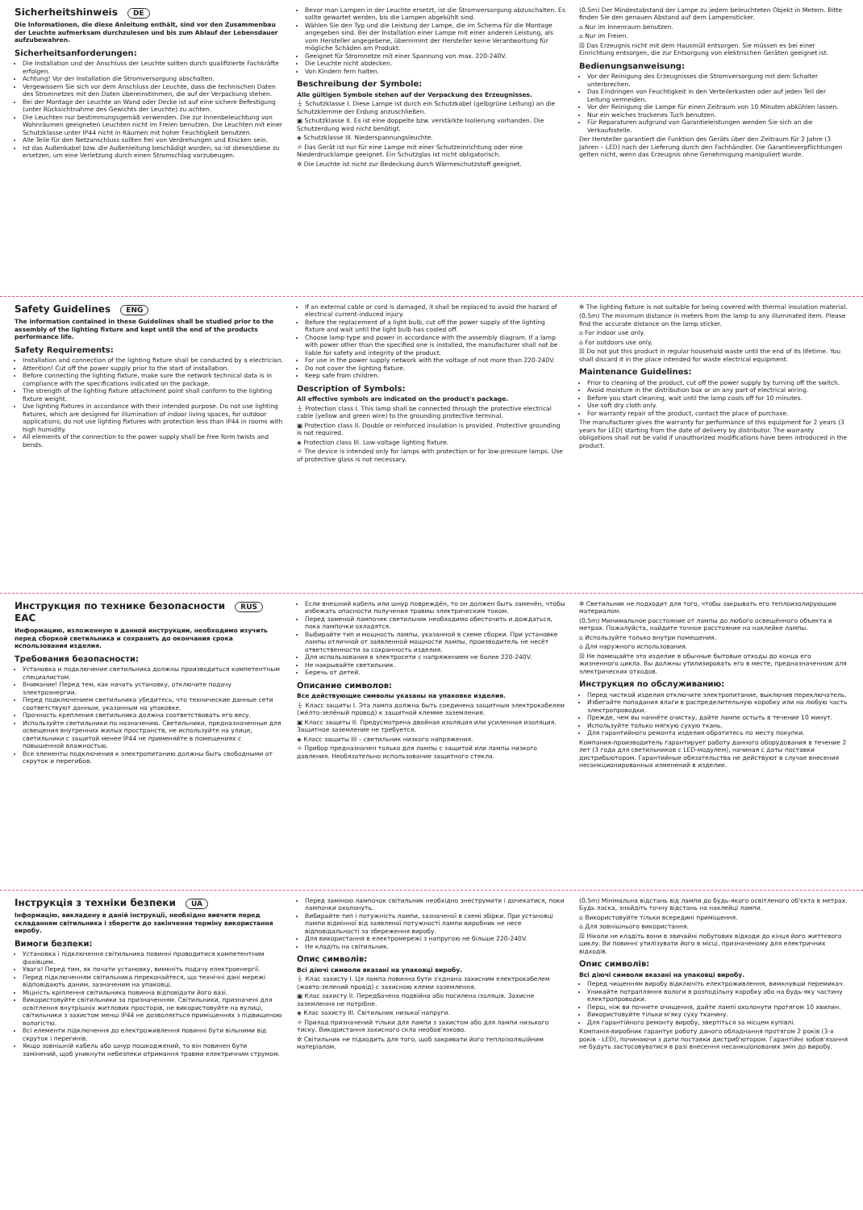Sicherheitshinweis DE
Die Informationen, die diese Anleitung enthält, sind vor den Zusammenbau der Leuchte aufmerksam durchzulesen und bis zum Ablauf der Lebensdauer aufzubewahren.
Sicherheitsanforderungen:
Die Installation und der Anschluss der Leuchte sollten durch qualifizierte Fachkräfte erfolgen.
Achtung! Vor der Installation die Stromversorgung abschalten.
Vergewissern Sie sich vor dem Anschluss der Leuchte, dass die technischen Daten des Stromnetzes mit den Daten übereinstimmen, die auf der Verpackung stehen.
Bei der Montage der Leuchte an Wand oder Decke ist auf eine sichere Befestigung (unter Rücksichtnahme des Gewichts der Leuchte) zu achten.
Die Leuchten nur bestimmungsgemäß verwenden. Die zur Innenbeleuchtung von Wohnräumen geeigneten Leuchten nicht im Freien benutzen. Die Leuchten mit einer Schutzklasse unter IP44 nicht in Räumen mit hoher Feuchtigkeit benutzen.
Alle Teile für den Netzanschluss sollten frei von Verdrehungen und Knicken sein.
Ist das Außenkabel bzw. die Außenleitung beschädigt worden, so ist dieses/diese zu ersetzen, um eine Verletzung durch einen Stromschlag vorzubeugen.
Bevor man Lampen in der Leuchte ersetzt, ist die Stromversorgung abzuschalten. Es sollte gewartet werden, bis die Lampen abgekühlt sind.
Wählen Sie den Typ und die Leistung der Lampe, die im Schema für die Montage angegeben sind. Bei der Installation einer Lampe mit einer anderen Leistung, als vom Hersteller angegebene, übernimmt der Hersteller keine Verantwortung für mögliche Schäden am Produkt.
Geeignet für Stromnetze mit einer Spannung von max. 220-240V.
Die Leuchte nicht abdecken.
Von Kindern fern halten.
Beschreibung der Symbole:
Alle gültigen Symbole stehen auf der Verpackung des Erzeugnisses.
⏚ Schutzklasse I. Diese Lampe ist durch ein Schutzkabel (gelbgrüne Leitung) an die Schutzklemme der Erdung anzuschließen.
▣ Schutzklasse II. Es ist eine doppelte bzw. verstärkte Isolierung vorhanden. Die Schutzerdung wird nicht benötigt.
◈ Schutzklasse III. Niederspannungsleuchte.
☼ Das Gerät ist nur für eine Lampe mit einer Schutzeinrichtung oder eine Niederdrucklampe geeignet. Ein Schutzglas ist nicht obligatorisch.
✲ Die Leuchte ist nicht zur Bedeckung durch Wärmeschutzstoff geeignet.
(0.5m) Der Mindestabstand der Lampe zu jedem beleuchteten Objekt in Metern. Bitte finden Sie den genauen Abstand auf dem Lampensticker.
⌂ Nur im Innenraum benutzen.
⌂ Nur im Freien.
☒ Das Erzeugnis nicht mit dem Hausmüll entsorgen. Sie müssen es bei einer Einrichtung entsorgen, die zur Entsorgung von elektrischen Geräten geeignet ist.
Bedienungsanweisung:
Vor der Reinigung des Erzeugnisses die Stromversorgung mit dem Schalter unterbrechen.
Das Eindringen von Feuchtigkeit in den Verteilerkasten oder auf jeden Teil der Leitung vermeiden.
Vor der Reinigung die Lampe für einen Zeitraum von 10 Minuten abkühlen lassen.
Nur ein weiches trockenes Tuch benutzen.
Für Reparaturen aufgrund von Garantieleistungen wenden Sie sich an die Verkaufsstelle.
Der Hersteller garantiert die Funktion des Geräts über den Zeitraum für 2 Jahre (3 Jahren – LED) nach der Lieferung durch den Fachhändler. Die Garantieverpflichtungen gelten nicht, wenn das Erzeugnis ohne Genehmigung manipuliert wurde.
Safety Guidelines ENG
The information contained in these Guidelines shall be studied prior to the assembly of the lighting fixture and kept until the end of the products performance life.
Safety Requirements:
Installation and connection of the lighting fixture shall be conducted by a electrician.
Attention! Cut off the power supply prior to the start of installation.
Before connecting the lighting fixture, make sure the network technical data is in compliance with the specifications indicated on the package.
The strength of the lighting fixture attachment point shall conform to the lighting fixture weight.
Use lighting fixtures in accordance with their intended purpose. Do not use lighting fixtures, which are designed for illumination of indoor living spaces, for outdoor applications; do not use lighting fixtures with protection less than IP44 in rooms with high humidity.
All elements of the connection to the power supply shall be free form twists and bends.
If an external cable or cord is damaged, it shall be replaced to avoid the hazard of electrical current-induced injury.
Before the replacement of a light bulb, cut off the power supply of the lighting fixture and wait until the light bulb has cooled off.
Choose lamp type and power in accordance with the assembly diagram. If a lamp with power other than the specified one is installed, the manufacturer shall not be liable for safety and integrity of the product.
For use in the power supply network with the voltage of not more than 220-240V.
Do not cover the lighting fixture.
Keep safe from children.
Description of Symbols:
All effective symbols are indicated on the product's package.
⏚ Protection class I. This lamp shall be connected through the protective electrical cable (yellow and green wire) to the grounding protective terminal.
▣ Protection class II. Double or reinforced insulation is provided. Protective grounding is not required.
◈ Protection class III. Low-voltage lighting fixture.
☼ The device is intended only for lamps with protection or for low-pressure lamps. Use of protective glass is not necessary.
✲ The lighting fixture is not suitable for being covered with thermal insulation material.
(0.5m) The minimum distance in meters from the lamp to any illuminated item. Please find the accurate distance on the lamp sticker.
⌂ For indoor use only.
⌂ For outdoors use only.
☒ Do not put this product in regular household waste until the end of its lifetime. You shall discard it in the place intended for waste electrical equipment.
Maintenance Guidelines:
Prior to cleaning of the product, cut off the power supply by turning off the switch.
Avoid moisture in the distribution box or on any part of electrical wiring.
Before you start cleaning, wait until the lamp cools off for 10 minutes.
Use soft dry cloth only.
For warranty repair of the product, contact the place of purchase.
The manufacturer gives the warranty for performance of this equipment for 2 years (3 years for LED) starting from the date of delivery by distributor. The warranty obligations shall not be valid if unauthorized modifications have been introduced in the product.
Инструкция по технике безопасности RUS EAC
Информацию, изложенную в данной инструкции, необходимо изучить перед сборкой светильника и сохранить до окончания срока использования изделия.
Требования безопасности:
Установка и подключение светильника должны производиться компетентным специалистом.
Внимание! Перед тем, как начать установку, отключите подачу электроэнергии.
Перед подключением светильника убедитесь, что технические данные сети соответствуют данным, указанным на упаковке.
Прочность крепления светильника должна соответствовать его весу.
Используйте светильники по назначению. Светильники, предназначенные для освещения внутренних жилых пространств, не используйте на улице, светильники с защитой менее IP44 не применяйте в помещениях с повышенной влажностью.
Все элементы подключения к электропитанию должны быть свободными от скруток и перегибов.
Если внешний кабель или шнур повреждён, то он должен быть заменён, чтобы избежать опасности получения травмы электрическим током.
Перед заменой лампочек светильник необходимо обесточить и дождаться, пока лампочки охладятся.
Выбирайте тип и мощность лампы, указанной в схеме сборки. При установке лампы отличной от заявленной мощности лампы, производитель не несёт ответственности за сохранность изделия.
Для использования в электросети с напряжением не более 220-240V.
Не накрывайте светильник.
Беречь от детей.
Описание символов:
Все действующие символы указаны на упаковке изделия.
⏚ Класс защиты I. Эта лампа должна быть соединена защитным электрокабелем (жёлто-зелёный провод) к защитной клемме заземления.
▣ Класс защиты II. Предусмотрена двойная изоляция или усиленная изоляция. Защитное заземление не требуется.
◈ Класс защиты III – светильник низкого напряжения.
☼ Прибор предназначен только для лампы с защитой или лампы низкого давления. Необязательно использование защитного стекла.
✲ Светильник не подходит для того, чтобы закрывать его теплоизолирующим материалом.
(0.5m) Минимальное расстояние от лампы до любого освещённого объекта в метрах. Пожалуйста, найдите точное расстояние на наклейке лампы.
⌂ Используйте только внутри помещения.
⌂ Для наружного использования.
☒ Не помещайте это изделие в обычные бытовые отходы до конца его жизненного цикла. Вы должны утилизировать его в месте, предназначенном для электрических отходов.
Инструкция по обслуживанию:
Перед чисткой изделия отключите электропитание, выключив переключатель.
Избегайте попадания влаги в распределительную коробку или на любую часть электропроводки.
Прежде, чем вы начнёте очистку, дайте лампе остыть в течение 10 минут.
Используйте только мягкую сухую ткань.
Для гарантийного ремонта изделия обратитесь по месту покупки.
Компания-производитель гарантирует работу данного оборудования в течение 2 лет (3 года для светильников с LED-модулем), начиная с даты поставки дистрибьютором. Гарантийные обязательства не действуют в случае внесения несанкционированных изменений в изделие.
Інструкція з техніки безпеки UA
Інформацію, викладену в даній інструкції, необхідно вивчити перед складанням світильника і зберегти до закінчення терміну використання виробу.
Вимоги безпеки:
Установка і підключення світильника повинні проводитися компетентним фахівцем.
Увага! Перед тим, як почати установку, вимкніть подачу електроенергії.
Перед підключенням світильника переконайтеся, що технічні дані мережі відповідають даним, зазначеним на упаковці.
Міцність кріплення світильника повинна відповідати його вазі.
Використовуйте світильники за призначенням. Світильники, призначені для освітлення внутрішніх житлових просторів, не використовуйте на вулиці, світильники з захистом менш IP44 не дозволяється приміщеннях з підвищеною вологістю.
Всі елементи підключення до електроживлення повинні бути вільними від скруток і перегинів.
Якщо зовнішній кабель або шнур пошкоджений, то він повинен бути замінений, щоб уникнути небезпеки отримання травми електричним струмом.
Перед заміною лампочок світильник необхідно знеструмити і дочекатися, поки лампочки охолонуть.
Вибирайте тип і потужність лампи, зазначеної в схемі збірки. При установці лампи відмінної від заявленої потужності лампи виробник не несе відповідальності за збереження виробу.
Для використання в електромережі з напругою не більше 220-240V.
Не кладіть на світильник.
Опис символів:
Всі діючі символи вказані на упаковці виробу.
⏚ Клас захисту I. Ця лампа повинна бути з'єднана захисним електрокабелем (жовто-зелений провід) с захисною клеми заземлення.
▣ Клас захисту II. Передбачена подвійна або посилена ізоляція. Захисне заземлення не потрібне.
◈ Клас захисту III. Світильник низької напруги.
☼ Прилад призначений тільки для лампи з захистом або для лампи низького тиску. Використання захисного скла необов'язково.
✲ Світильник не підходить для того, щоб закривати його теплоізоляційним матеріалом.
(0.5m) Мінімальна відстань від лампи до будь-якого освітленого об'єкта в метрах. Будь ласка, знайдіть точну відстань на наклейці лампи.
⌂ Використовуйте тільки всередині приміщення.
⌂ Для зовнішнього використання.
☒ Ніколи не кладіть вони в звичайні побутових відходи до кінця його життєвого циклу. Ви повинні утилізувати його в місці, призначеному для електричних відходів.
Опис символів:
Всі діючі символи вказані на упаковці виробу.
Перед чищенням виробу відключіть електроживлення, вимкнувши перемикач.
Уникайте потрапляння вологи в розподільну коробку або на будь-яку частину електропроводки.
Перш, ніж ви почнете очищення, дайте лампі охолонути протягом 10 хвилин.
Використовуйте тільки м'яку суху тканину.
Для гарантійного ремонту виробу, звертіться за місцем купівлі.
Компанія-виробник гарантує роботу даного обладнання протягом 2 років (3-х років - LED), починаючи з дати поставки дистриб'ютором. Гарантійні зобов'язання не будуть застосовуватися в разі внесення несанкціонованих змін до виробу.